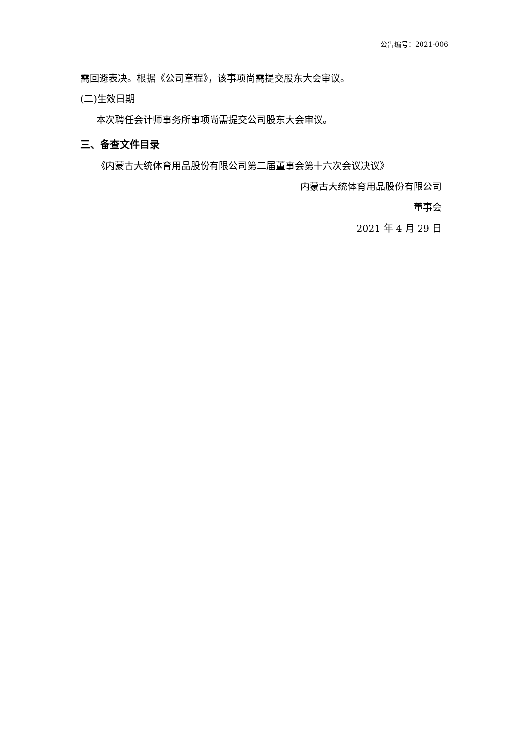公告编号：2021-006
需回避表决。根据《公司章程》，该事项尚需提交股东大会审议。
(二)生效日期
本次聘任会计师事务所事项尚需提交公司股东大会审议。
三、备查文件目录
《内蒙古大统体育用品股份有限公司第二届董事会第十六次会议决议》
内蒙古大统体育用品股份有限公司
董事会
2021 年 4 月 29 日